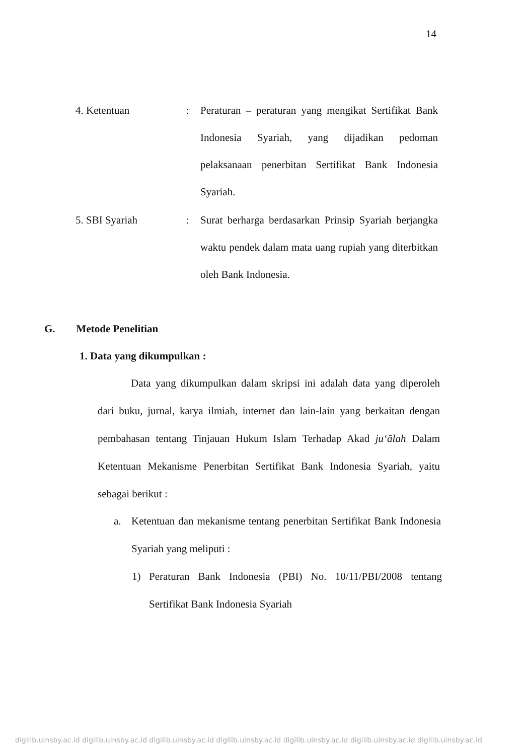14
4. Ketentuan: Peraturan – peraturan yang mengikat Sertifikat Bank Indonesia Syariah, yang dijadikan pedoman pelaksanaan penerbitan Sertifikat Bank Indonesia Syariah.
5. SBI Syariah: Surat berharga berdasarkan Prinsip Syariah berjangka waktu pendek dalam mata uang rupiah yang diterbitkan oleh Bank Indonesia.
G. Metode Penelitian
1. Data yang dikumpulkan :
Data yang dikumpulkan dalam skripsi ini adalah data yang diperoleh dari buku, jurnal, karya ilmiah, internet dan lain-lain yang berkaitan dengan pembahasan tentang Tinjauan Hukum Islam Terhadap Akad ju‘ālah Dalam Ketentuan Mekanisme Penerbitan Sertifikat Bank Indonesia Syariah, yaitu sebagai berikut :
a. Ketentuan dan mekanisme tentang penerbitan Sertifikat Bank Indonesia Syariah yang meliputi :
1) Peraturan Bank Indonesia (PBI) No. 10/11/PBI/2008 tentang Sertifikat Bank Indonesia Syariah
digilib.uinsby.ac.id digilib.uinsby.ac.id digilib.uinsby.ac.id digilib.uinsby.ac.id digilib.uinsby.ac.id digilib.uinsby.ac.id digilib.uinsby.ac.id